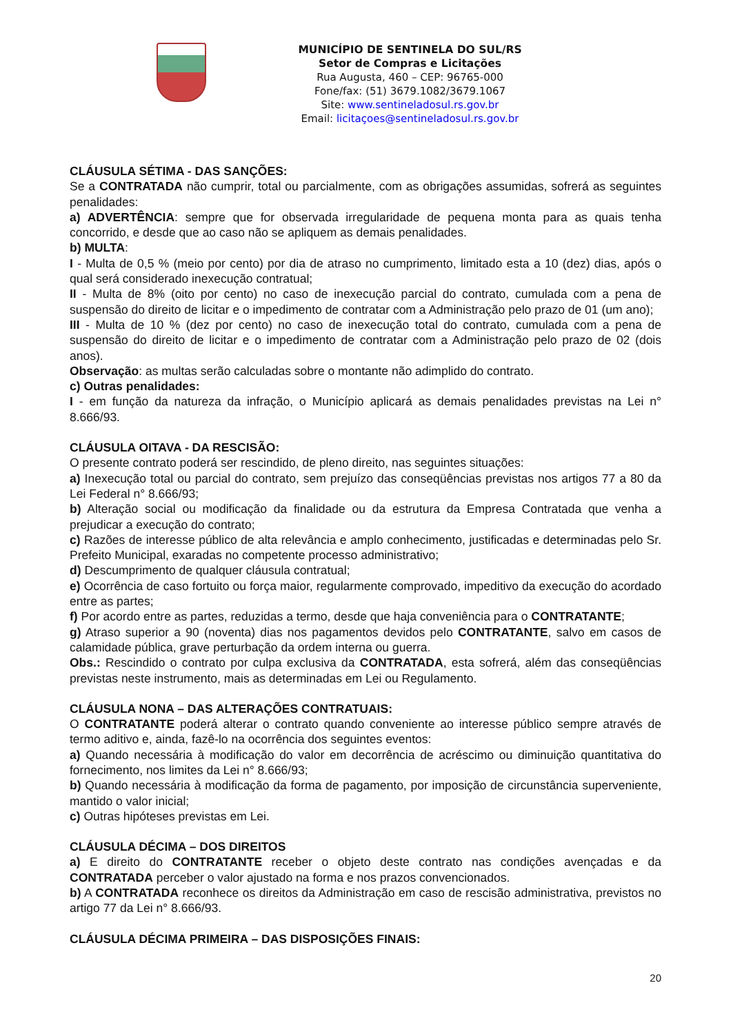MUNICÍPIO DE SENTINELA DO SUL/RS
Setor de Compras e Licitações
Rua Augusta, 460 – CEP: 96765-000
Fone/fax: (51) 3679.1082/3679.1067
Site: www.sentineladosul.rs.gov.br
Email: licitaçoes@sentineladosul.rs.gov.br
CLÁUSULA SÉTIMA - DAS SANÇÕES:
Se a CONTRATADA não cumprir, total ou parcialmente, com as obrigações assumidas, sofrerá as seguintes penalidades:
a) ADVERTÊNCIA: sempre que for observada irregularidade de pequena monta para as quais tenha concorrido, e desde que ao caso não se apliquem as demais penalidades.
b) MULTA:
I - Multa de 0,5 % (meio por cento) por dia de atraso no cumprimento, limitado esta a 10 (dez) dias, após o qual será considerado inexecução contratual;
II - Multa de 8% (oito por cento) no caso de inexecução parcial do contrato, cumulada com a pena de suspensão do direito de licitar e o impedimento de contratar com a Administração pelo prazo de 01 (um ano);
III - Multa de 10 % (dez por cento) no caso de inexecução total do contrato, cumulada com a pena de suspensão do direito de licitar e o impedimento de contratar com a Administração pelo prazo de 02 (dois anos).
Observação: as multas serão calculadas sobre o montante não adimplido do contrato.
c) Outras penalidades:
I - em função da natureza da infração, o Município aplicará as demais penalidades previstas na Lei n° 8.666/93.
CLÁUSULA OITAVA - DA RESCISÃO:
O presente contrato poderá ser rescindido, de pleno direito, nas seguintes situações:
a) Inexecução total ou parcial do contrato, sem prejuízo das conseqüências previstas nos artigos 77 a 80 da Lei Federal n° 8.666/93;
b) Alteração social ou modificação da finalidade ou da estrutura da Empresa Contratada que venha a prejudicar a execução do contrato;
c) Razões de interesse público de alta relevância e amplo conhecimento, justificadas e determinadas pelo Sr. Prefeito Municipal, exaradas no competente processo administrativo;
d) Descumprimento de qualquer cláusula contratual;
e) Ocorrência de caso fortuito ou força maior, regularmente comprovado, impeditivo da execução do acordado entre as partes;
f) Por acordo entre as partes, reduzidas a termo, desde que haja conveniência para o CONTRATANTE;
g) Atraso superior a 90 (noventa) dias nos pagamentos devidos pelo CONTRATANTE, salvo em casos de calamidade pública, grave perturbação da ordem interna ou guerra.
Obs.: Rescindido o contrato por culpa exclusiva da CONTRATADA, esta sofrerá, além das conseqüências previstas neste instrumento, mais as determinadas em Lei ou Regulamento.
CLÁUSULA NONA – DAS ALTERAÇÕES CONTRATUAIS:
O CONTRATANTE poderá alterar o contrato quando conveniente ao interesse público sempre através de termo aditivo e, ainda, fazê-lo na ocorrência dos seguintes eventos:
a) Quando necessária à modificação do valor em decorrência de acréscimo ou diminuição quantitativa do fornecimento, nos limites da Lei n° 8.666/93;
b) Quando necessária à modificação da forma de pagamento, por imposição de circunstância superveniente, mantido o valor inicial;
c) Outras hipóteses previstas em Lei.
CLÁUSULA DÉCIMA – DOS DIREITOS
a) E direito do CONTRATANTE receber o objeto deste contrato nas condições avençadas e da CONTRATADA perceber o valor ajustado na forma e nos prazos convencionados.
b) A CONTRATADA reconhece os direitos da Administração em caso de rescisão administrativa, previstos no artigo 77 da Lei n° 8.666/93.
CLÁUSULA DÉCIMA PRIMEIRA – DAS DISPOSIÇÕES FINAIS:
20